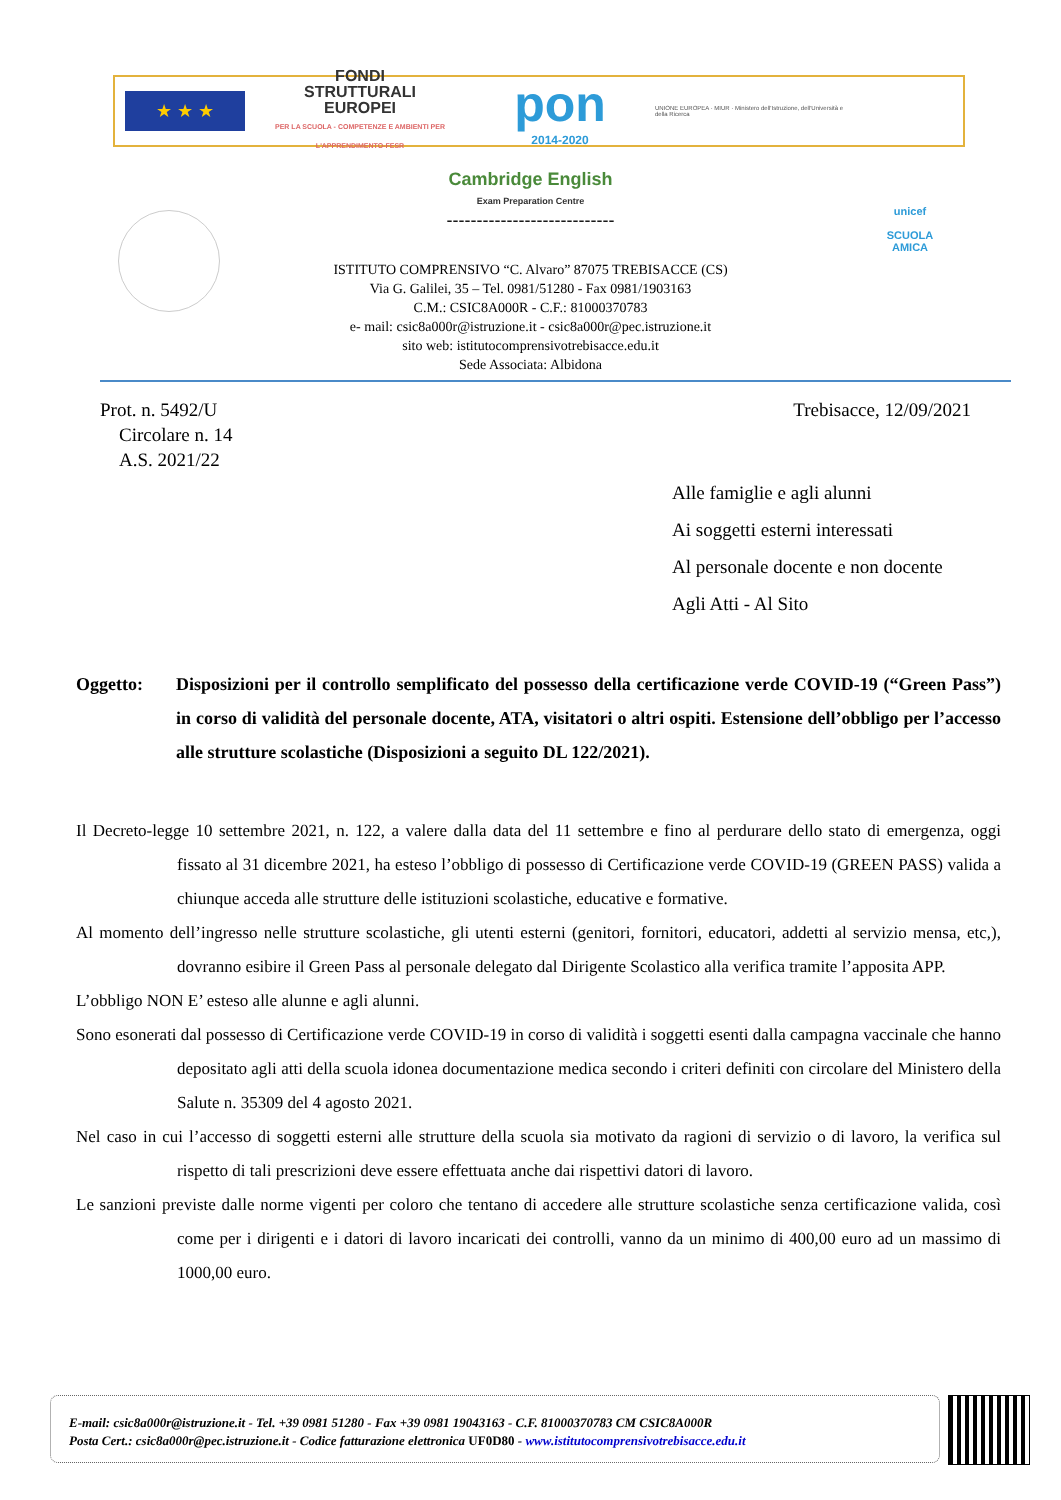★ ★ ★
FONDI
STRUTTURALI
EUROPEI
PER LA SCUOLA - COMPETENZE E AMBIENTI PER L'APPRENDIMENTO-FESR
pon
2014-2020
UNIONE EUROPEA · MIUR · Ministero dell'Istruzione, dell'Università e della Ricerca
unicef
SCUOLA AMICA
Cambridge English
Exam Preparation Centre
----------------------------
ISTITUTO COMPRENSIVO “C. Alvaro” 87075 TREBISACCE (CS)
Via G. Galilei, 35 – Tel. 0981/51280 - Fax 0981/1903163
C.M.: CSIC8A000R - C.F.: 81000370783
e- mail: csic8a000r@istruzione.it - csic8a000r@pec.istruzione.it
sito web: istitutocomprensivotrebisacce.edu.it
Sede Associata: Albidona
Prot. n. 5492/U
Circolare n. 14
A.S. 2021/22
Trebisacce, 12/09/2021
Alle famiglie e agli alunni
Ai soggetti esterni interessati
Al personale docente e non docente
Agli Atti - Al Sito
Oggetto: Disposizioni per il controllo semplificato del possesso della certificazione verde COVID-19 (“Green Pass”) in corso di validità del personale docente, ATA, visitatori o altri ospiti. Estensione dell’obbligo per l’accesso alle strutture scolastiche (Disposizioni a seguito DL 122/2021).
Il Decreto-legge 10 settembre 2021, n. 122, a valere dalla data del 11 settembre e fino al perdurare dello stato di emergenza, oggi fissato al 31 dicembre 2021, ha esteso l’obbligo di possesso di Certificazione verde COVID-19 (GREEN PASS) valida a chiunque acceda alle strutture delle istituzioni scolastiche, educative e formative.
Al momento dell’ingresso nelle strutture scolastiche, gli utenti esterni (genitori, fornitori, educatori, addetti al servizio mensa, etc,), dovranno esibire il Green Pass al personale delegato dal Dirigente Scolastico alla verifica tramite l’apposita APP.
L’obbligo NON E’ esteso alle alunne e agli alunni.
Sono esonerati dal possesso di Certificazione verde COVID-19 in corso di validità i soggetti esenti dalla campagna vaccinale che hanno depositato agli atti della scuola idonea documentazione medica secondo i criteri definiti con circolare del Ministero della Salute n. 35309 del 4 agosto 2021.
Nel caso in cui l’accesso di soggetti esterni alle strutture della scuola sia motivato da ragioni di servizio o di lavoro, la verifica sul rispetto di tali prescrizioni deve essere effettuata anche dai rispettivi datori di lavoro.
Le sanzioni previste dalle norme vigenti per coloro che tentano di accedere alle strutture scolastiche senza certificazione valida, così come per i dirigenti e i datori di lavoro incaricati dei controlli, vanno da un minimo di 400,00 euro ad un massimo di 1000,00 euro.
E-mail: csic8a000r@istruzione.it - Tel. +39 0981 51280 - Fax +39 0981 19043163 - C.F. 81000370783 CM CSIC8A000R
Posta Cert.: csic8a000r@pec.istruzione.it - Codice fatturazione elettronica UF0D80 - www.istitutocomprensivotrebisacce.edu.it